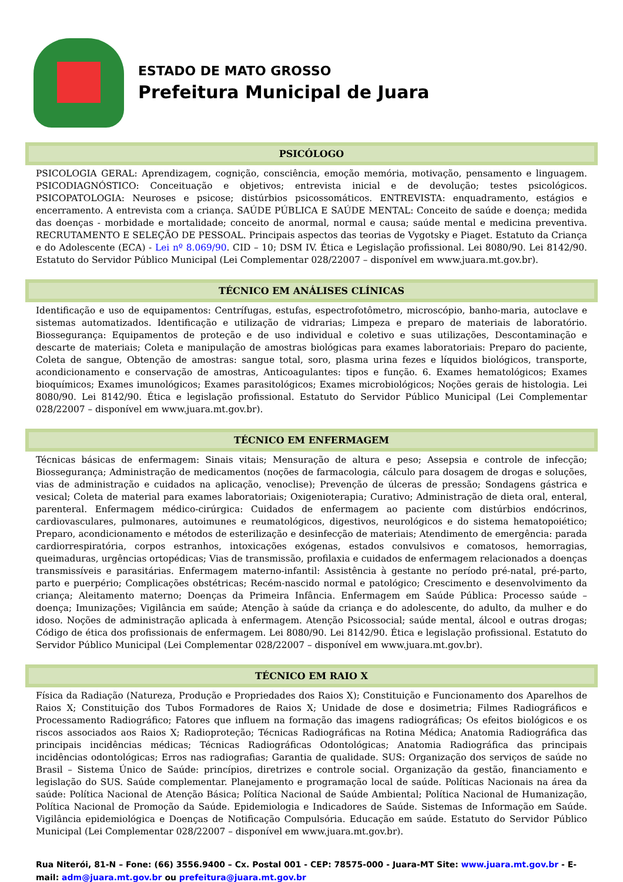ESTADO DE MATO GROSSO
Prefeitura Municipal de Juara
PSICÓLOGO
PSICOLOGIA GERAL: Aprendizagem, cognição, consciência, emoção memória, motivação, pensamento e linguagem. PSICODIAGNÓSTICO: Conceituação e objetivos; entrevista inicial e de devolução; testes psicológicos. PSICOPATOLOGIA: Neuroses e psicose; distúrbios psicossomáticos. ENTREVISTA: enquadramento, estágios e encerramento. A entrevista com a criança. SAÚDE PÚBLICA E SAÚDE MENTAL: Conceito de saúde e doença; medida das doenças - morbidade e mortalidade; conceito de anormal, normal e causa; saúde mental e medicina preventiva. RECRUTAMENTO E SELEÇÃO DE PESSOAL. Principais aspectos das teorias de Vygotsky e Piaget. Estatuto da Criança e do Adolescente (ECA) - Lei nº 8.069/90. CID – 10; DSM IV. Ética e Legislação profissional. Lei 8080/90. Lei 8142/90. Estatuto do Servidor Público Municipal (Lei Complementar 028/22007 – disponível em www.juara.mt.gov.br).
TÉCNICO EM ANÁLISES CLÍNICAS
Identificação e uso de equipamentos: Centrífugas, estufas, espectrofotômetro, microscópio, banho-maria, autoclave e sistemas automatizados. Identificação e utilização de vidrarias; Limpeza e preparo de materiais de laboratório. Biossegurança: Equipamentos de proteção e de uso individual e coletivo e suas utilizações, Descontaminação e descarte de materiais; Coleta e manipulação de amostras biológicas para exames laboratoriais: Preparo do paciente, Coleta de sangue, Obtenção de amostras: sangue total, soro, plasma urina fezes e líquidos biológicos, transporte, acondicionamento e conservação de amostras, Anticoagulantes: tipos e função. 6. Exames hematológicos; Exames bioquímicos; Exames imunológicos; Exames parasitológicos; Exames microbiológicos; Noções gerais de histologia. Lei 8080/90. Lei 8142/90. Ética e legislação profissional. Estatuto do Servidor Público Municipal (Lei Complementar 028/22007 – disponível em www.juara.mt.gov.br).
TÉCNICO EM ENFERMAGEM
Técnicas básicas de enfermagem: Sinais vitais; Mensuração de altura e peso; Assepsia e controle de infecção; Biossegurança; Administração de medicamentos (noções de farmacologia, cálculo para dosagem de drogas e soluções, vias de administração e cuidados na aplicação, venoclise); Prevenção de úlceras de pressão; Sondagens gástrica e vesical; Coleta de material para exames laboratoriais; Oxigenioterapia; Curativo; Administração de dieta oral, enteral, parenteral. Enfermagem médico-cirúrgica: Cuidados de enfermagem ao paciente com distúrbios endócrinos, cardiovasculares, pulmonares, autoimunes e reumatológicos, digestivos, neurológicos e do sistema hematopoiético; Preparo, acondicionamento e métodos de esterilização e desinfecção de materiais; Atendimento de emergência: parada cardiorrespiratória, corpos estranhos, intoxicações exógenas, estados convulsivos e comatosos, hemorragias, queimaduras, urgências ortopédicas; Vias de transmissão, profilaxia e cuidados de enfermagem relacionados a doenças transmissíveis e parasitárias. Enfermagem materno-infantil: Assistência à gestante no período pré-natal, pré-parto, parto e puerpério; Complicações obstétricas; Recém-nascido normal e patológico; Crescimento e desenvolvimento da criança; Aleitamento materno; Doenças da Primeira Infância. Enfermagem em Saúde Pública: Processo saúde – doença; Imunizações; Vigilância em saúde; Atenção à saúde da criança e do adolescente, do adulto, da mulher e do idoso. Noções de administração aplicada à enfermagem. Atenção Psicossocial; saúde mental, álcool e outras drogas; Código de ética dos profissionais de enfermagem. Lei 8080/90. Lei 8142/90. Ética e legislação profissional. Estatuto do Servidor Público Municipal (Lei Complementar 028/22007 – disponível em www.juara.mt.gov.br).
TÉCNICO EM RAIO X
Física da Radiação (Natureza, Produção e Propriedades dos Raios X); Constituição e Funcionamento dos Aparelhos de Raios X; Constituição dos Tubos Formadores de Raios X; Unidade de dose e dosimetria; Filmes Radiográficos e Processamento Radiográfico; Fatores que influem na formação das imagens radiográficas; Os efeitos biológicos e os riscos associados aos Raios X; Radioproteção; Técnicas Radiográficas na Rotina Médica; Anatomia Radiográfica das principais incidências médicas; Técnicas Radiográficas Odontológicas; Anatomia Radiográfica das principais incidências odontológicas; Erros nas radiografias; Garantia de qualidade. SUS: Organização dos serviços de saúde no Brasil – Sistema Único de Saúde: princípios, diretrizes e controle social. Organização da gestão, financiamento e legislação do SUS. Saúde complementar. Planejamento e programação local de saúde. Políticas Nacionais na área da saúde: Política Nacional de Atenção Básica; Política Nacional de Saúde Ambiental; Política Nacional de Humanização, Política Nacional de Promoção da Saúde. Epidemiologia e Indicadores de Saúde. Sistemas de Informação em Saúde. Vigilância epidemiológica e Doenças de Notificação Compulsória. Educação em saúde. Estatuto do Servidor Público Municipal (Lei Complementar 028/22007 – disponível em www.juara.mt.gov.br).
Rua Niterói, 81-N – Fone: (66) 3556.9400 – Cx. Postal 001 - CEP: 78575-000 - Juara-MT Site: www.juara.mt.gov.br - E-mail: adm@juara.mt.gov.br ou prefeitura@juara.mt.gov.br